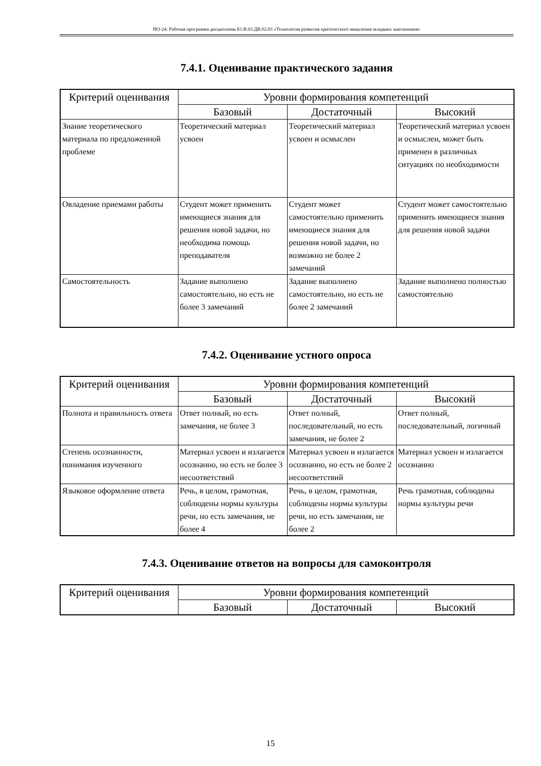НО-24: Рабочая программа дисциплины Б1.В.03.ДВ.02.03 «Технология развития критического мышления младших школьников»
7.4.1. Оценивание практического задания
| Критерий оценивания | Уровни формирования компетенций | | |
| --- | --- | --- | --- |
| | Базовый | Достаточный | Высокий |
| Знание теоретического материала по предложенной проблеме | Теоретический материал усвоен | Теоретический материал усвоен и осмыслен | Теоретический материал усвоен и осмыслен, может быть применен в различных ситуациях по необходимости |
| Овладение приемами работы | Студент может применить имеющиеся знания для решения новой задачи, но необходима помощь преподавателя | Студент может самостоятельно применить имеющиеся знания для решения новой задачи, но возможно не более 2 замечаний | Студент может самостоятельно применить имеющиеся знания для решения новой задачи |
| Самостоятельность | Задание выполнено самостоятельно, но есть не более 3 замечаний | Задание выполнено самостоятельно, но есть не более 2 замечаний | Задание выполнено полностью самостоятельно |
7.4.2. Оценивание устного опроса
| Критерий оценивания | Уровни формирования компетенций | | |
| --- | --- | --- | --- |
| | Базовый | Достаточный | Высокий |
| Полнота и правильность ответа | Ответ полный, но есть замечания, не более 3 | Ответ полный, последовательный, но есть замечания, не более 2 | Ответ полный, последовательный, логичный |
| Степень осознанности, понимания изученного | Материал усвоен и излагается осознанно, но есть не более 3 несоответствий | Материал усвоен и излагается осознанно, но есть не более 2 несоответствий | Материал усвоен и излагается осознанно |
| Языковое оформление ответа | Речь, в целом, грамотная, соблюдены нормы культуры речи, но есть замечания, не более 4 | Речь, в целом, грамотная, соблюдены нормы культуры речи, но есть замечания, не более 2 | Речь грамотная, соблюдены нормы культуры речи |
7.4.3. Оценивание ответов на вопросы для самоконтроля
| Критерий оценивания | Уровни формирования компетенций | | |
| --- | --- | --- | --- |
| | Базовый | Достаточный | Высокий |
15